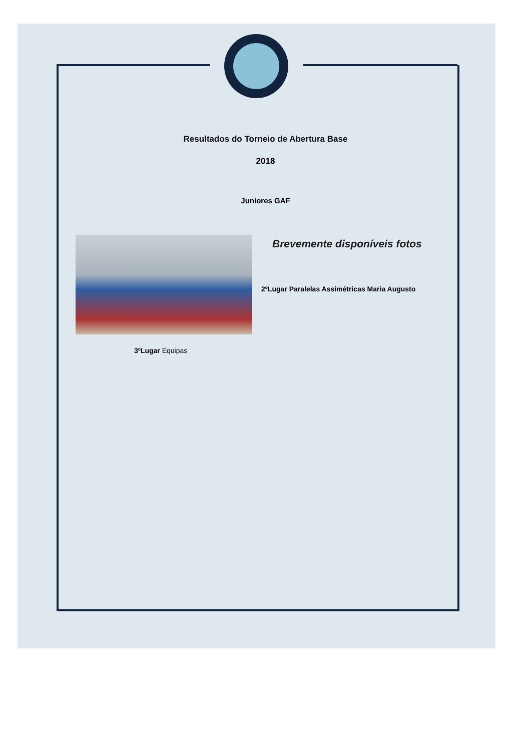Resultados do Torneio de Abertura Base
2018
Juniores GAF
Brevemente disponíveis fotos
2ºLugar Paralelas Assimétricas Maria Augusto
3ºLugar Equipas